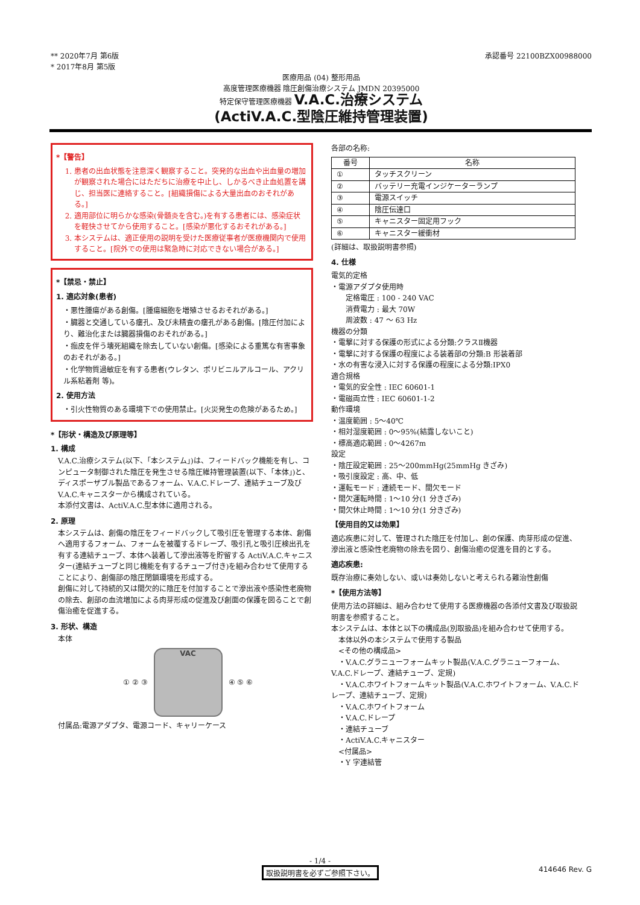** 2020年7月 第6版
* 2017年8月 第5版
承認番号 22100BZX00988000
医療用品 (04) 整形用品
高度管理医療機器 陰圧創傷治療システム JMDN 20395000
特定保守管理医療機器 V.A.C.治療システム
(ActiV.A.C.型陰圧維持管理装置)
*【警告】
1. 患者の出血状態を注意深く観察すること。突発的な出血や出血量の増加が観察された場合にはただちに治療を中止し、しかるべき止血処置を講じ、担当医に連絡すること。[組織損傷による大量出血のおそれがある。]
2. 適用部位に明らかな感染(骨髄炎を含む。)を有する患者には、感染症状を軽快させてから使用すること。[感染が悪化するおそれがある。]
3. 本システムは、適正使用の説明を受けた医療従事者が医療機関内で使用すること。[院外での使用は緊急時に対応できない場合がある。]
*【禁忌・禁止】
1. 適応対象(患者)
・悪性腫瘍がある創傷。[腫瘍細胞を増殖させるおそれがある。]
・臓器と交通している瘻孔、及び未精査の瘻孔がある創傷。[陰圧付加により、難治化または臓器損傷のおそれがある。]
・痂皮を伴う壊死組織を除去していない創傷。[感染による重篤な有害事象のおそれがある。]
・化学物質過敏症を有する患者(ウレタン、ポリビニルアルコール、アクリル系粘着剤 等)。
2. 使用方法
・引火性物質のある環境下での使用禁止。[火災発生の危険があるため。]
*【形状・構造及び原理等】
1. 構成
V.A.C.治療システム(以下、「本システム」)は、フィードバック機能を有し、コンピュータ制御された陰圧を発生させる陰圧維持管理装置(以下、「本体」)と、ディスポーザブル製品であるフォーム、V.A.C.ドレープ、連結チューブ及び V.A.C.キャニスターから構成されている。
本添付文書は、ActiV.A.C.型本体に適用される。
2. 原理
本システムは、創傷の陰圧をフィードバックして吸引圧を管理する本体、創傷へ適用するフォーム、フォームを被覆するドレープ、吸引孔と吸引圧検出孔を有する連結チューブ、本体へ装着して滲出液等を貯留する ActiV.A.C.キャニスター(連結チューブと同じ機能を有するチューブ付き)を組み合わせて使用することにより、創傷部の陰圧閉鎖環境を形成する。
創傷に対して持続的又は間欠的に陰圧を付加することで滲出液や感染性老廃物の除去、創部の血流増加による肉芽形成の促進及び創面の保護を図ることで創傷治癒を促進する。
3. 形状、構造
本体
① ② ③
VAC
④ ⑤ ⑥
付属品:電源アダプタ、電源コード、キャリーケース
各部の名称:
| 番号 | 名称 |
| --- | --- |
| ① | タッチスクリーン |
| ② | バッテリー充電インジケーターランプ |
| ③ | 電源スイッチ |
| ④ | 陰圧伝達口 |
| ⑤ | キャニスター固定用フック |
| ⑥ | キャニスター緩衝材 |
(詳細は、取扱説明書参照)
4. 仕様
電気的定格
・電源アダプタ使用時
　　定格電圧 : 100 - 240 VAC
　　消費電力 : 最大 70W
　　周波数 : 47 ～ 63 Hz
機器の分類
・電撃に対する保護の形式による分類:クラスⅡ機器
・電撃に対する保護の程度による装着部の分類:B 形装着部
・水の有害な浸入に対する保護の程度による分類:IPX0
適合規格
・電気的安全性 : IEC 60601-1
・電磁両立性 : IEC 60601-1-2
動作環境
・温度範囲 : 5～40℃
・相対湿度範囲 : 0～95%(結露しないこと)
・標高適応範囲 : 0～4267m
設定
・陰圧設定範囲 : 25～200mmHg(25mmHg きざみ)
・吸引度設定 : 高、中、低
・運転モード : 連続モード、間欠モード
・間欠運転時間 : 1～10 分(1 分きざみ)
・間欠休止時間 : 1～10 分(1 分きざみ)
【使用目的又は効果】
適応疾患に対して、管理された陰圧を付加し、創の保護、肉芽形成の促進、滲出液と感染性老廃物の除去を図り、創傷治癒の促進を目的とする。
適応疾患:
既存治療に奏効しない、或いは奏効しないと考えられる難治性創傷
*【使用方法等】
使用方法の詳細は、組み合わせて使用する医療機器の各添付文書及び取扱説明書を参照すること。
本システムは、本体と以下の構成品(別取扱品)を組み合わせて使用する。
　本体以外の本システムで使用する製品
　<その他の構成品>
　・V.A.C.グラニューフォームキット製品(V.A.C.グラニューフォーム、V.A.C.ドレープ、連結チューブ、定規)
　・V.A.C.ホワイトフォームキット製品(V.A.C.ホワイトフォーム、V.A.C.ドレープ、連結チューブ、定規)
　・V.A.C.ホワイトフォーム
　・V.A.C.ドレープ
　・連結チューブ
　・ActiV.A.C.キャニスター
　<付属品>
　・Y 字連結管
- 1/4 -
取扱説明書を必ずご参照下さい。 414646 Rev. G